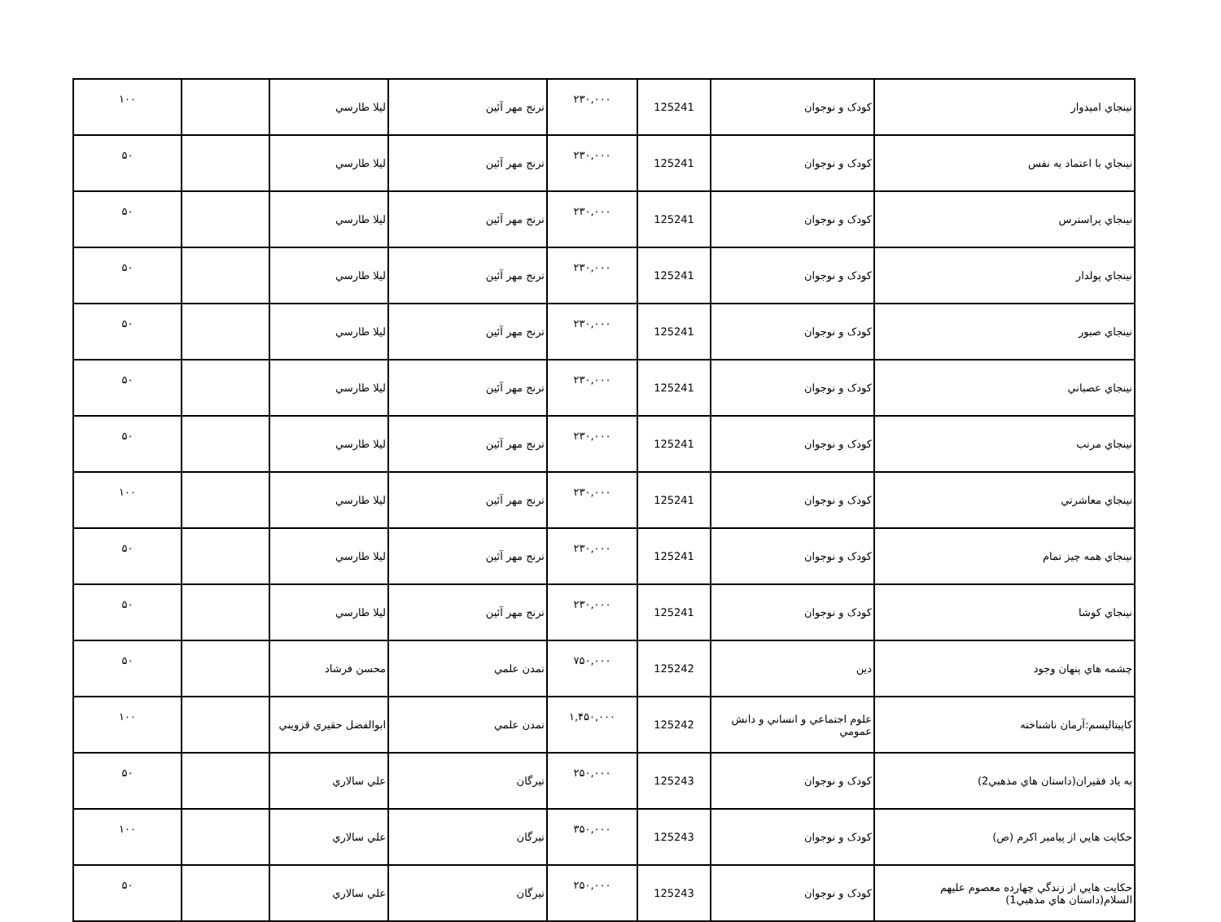| نينجاي اميدوار | كودک و نوجوان | 125241 | ۲۳۰,۰۰۰ | ترنج مهر آئين | ليلا طارسي | | ۱۰۰ |
| نينجاي با اعتماد به نفس | كودک و نوجوان | 125241 | ۲۳۰,۰۰۰ | ترنج مهر آئين | ليلا طارسي | | ۵۰ |
| نينجاي پراسترس | كودک و نوجوان | 125241 | ۲۳۰,۰۰۰ | ترنج مهر آئين | ليلا طارسي | | ۵۰ |
| نينجاي پولدار | كودک و نوجوان | 125241 | ۲۳۰,۰۰۰ | ترنج مهر آئين | ليلا طارسي | | ۵۰ |
| نينجاي صبور | كودک و نوجوان | 125241 | ۲۳۰,۰۰۰ | ترنج مهر آئين | ليلا طارسي | | ۵۰ |
| نينجاي عصباني | كودک و نوجوان | 125241 | ۲۳۰,۰۰۰ | ترنج مهر آئين | ليلا طارسي | | ۵۰ |
| نينجاي مرتب | كودک و نوجوان | 125241 | ۲۳۰,۰۰۰ | ترنج مهر آئين | ليلا طارسي | | ۵۰ |
| نينجاي معاشرتي | كودک و نوجوان | 125241 | ۲۳۰,۰۰۰ | ترنج مهر آئين | ليلا طارسي | | ۱۰۰ |
| نينجاي همه چيز تمام | كودک و نوجوان | 125241 | ۲۳۰,۰۰۰ | ترنج مهر آئين | ليلا طارسي | | ۵۰ |
| نينجاي كوشا | كودک و نوجوان | 125241 | ۲۳۰,۰۰۰ | ترنج مهر آئين | ليلا طارسي | | ۵۰ |
| چشمه هاي پنهان وجود | دين | 125242 | ۷۵۰,۰۰۰ | تمدن علمي | محسن فرشاد | | ۵۰ |
| كاپيتاليسم:آرمان ناشناخته | علوم اجتماعي و انساني و دانش عمومي | 125242 | ۱,۴۵۰,۰۰۰ | تمدن علمي | ابوالفضل حقيري قزويني | | ۱۰۰ |
| به ياد فقيران(داستان هاي مذهبي2) | كودک و نوجوان | 125243 | ۲۵۰,۰۰۰ | تيرگان | علي سالاري | | ۵۰ |
| حكايت هايي از پيامبر اكرم (ص) | كودک و نوجوان | 125243 | ۳۵۰,۰۰۰ | تيرگان | علي سالاري | | ۱۰۰ |
| حكايت هايي از زندگي چهارده معصوم عليهم السلام(داستان هاي مذهبي1) | كودک و نوجوان | 125243 | ۲۵۰,۰۰۰ | تيرگان | علي سالاري | | ۵۰ |